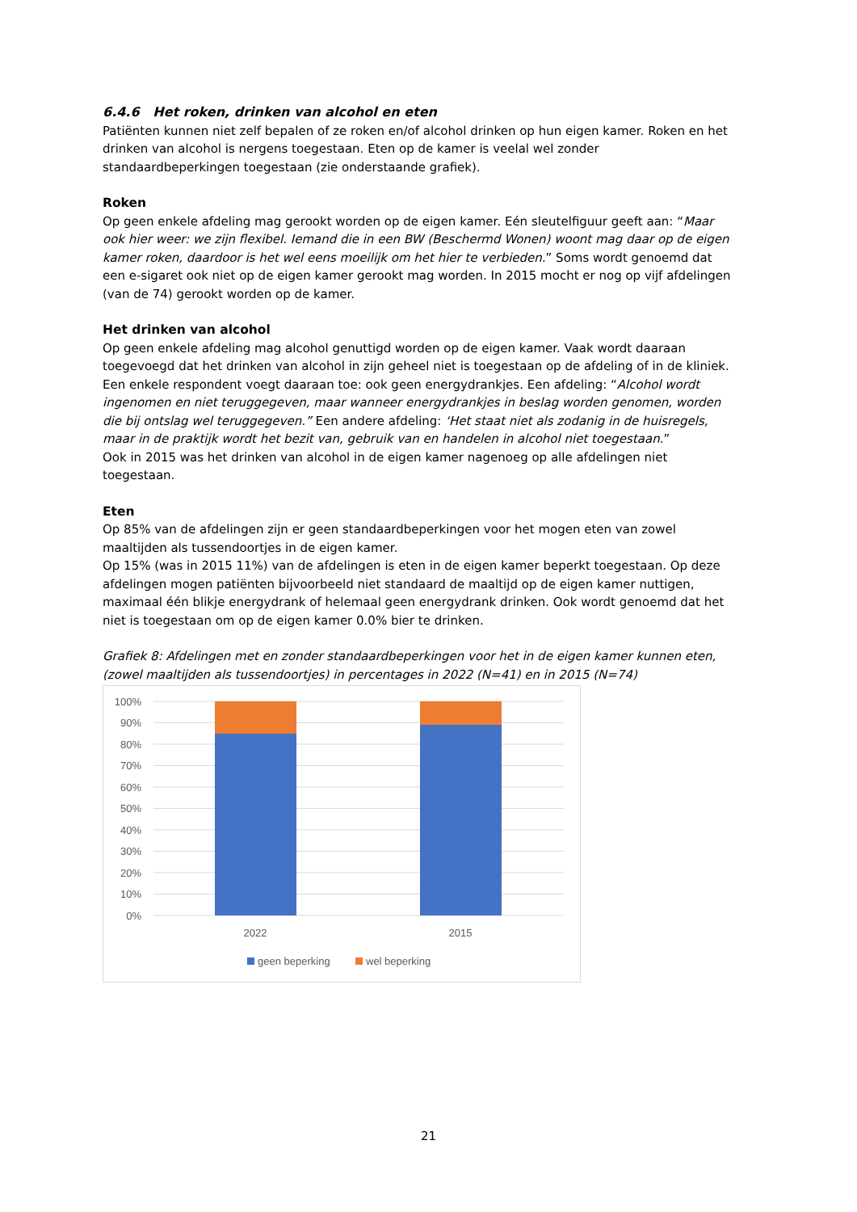6.4.6 Het roken, drinken van alcohol en eten
Patiënten kunnen niet zelf bepalen of ze roken en/of alcohol drinken op hun eigen kamer. Roken en het drinken van alcohol is nergens toegestaan. Eten op de kamer is veelal wel zonder standaardbeperkingen toegestaan (zie onderstaande grafiek).
Roken
Op geen enkele afdeling mag gerookt worden op de eigen kamer. Eén sleutelfiguur geeft aan: “Maar ook hier weer: we zijn flexibel. Iemand die in een BW (Beschermd Wonen) woont mag daar op de eigen kamer roken, daardoor is het wel eens moeilijk om het hier te verbieden.” Soms wordt genoemd dat een e-sigaret ook niet op de eigen kamer gerookt mag worden. In 2015 mocht er nog op vijf afdelingen (van de 74) gerookt worden op de kamer.
Het drinken van alcohol
Op geen enkele afdeling mag alcohol genuttigd worden op de eigen kamer. Vaak wordt daaraan toegevoegd dat het drinken van alcohol in zijn geheel niet is toegestaan op de afdeling of in de kliniek. Een enkele respondent voegt daaraan toe: ook geen energydrankjes. Een afdeling: “Alcohol wordt ingenomen en niet teruggegeven, maar wanneer energydrankjes in beslag worden genomen, worden die bij ontslag wel teruggegeven.” Een andere afdeling: ‘Het staat niet als zodanig in de huisregels, maar in de praktijk wordt het bezit van, gebruik van en handelen in alcohol niet toegestaan.”
Ook in 2015 was het drinken van alcohol in de eigen kamer nagenoeg op alle afdelingen niet toegestaan.
Eten
Op 85% van de afdelingen zijn er geen standaardbeperkingen voor het mogen eten van zowel maaltijden als tussendoortjes in de eigen kamer.
Op 15% (was in 2015 11%) van de afdelingen is eten in de eigen kamer beperkt toegestaan. Op deze afdelingen mogen patiënten bijvoorbeeld niet standaard de maaltijd op de eigen kamer nuttigen, maximaal één blikje energydrank of helemaal geen energydrank drinken. Ook wordt genoemd dat het niet is toegestaan om op de eigen kamer 0.0% bier te drinken.
Grafiek 8: Afdelingen met en zonder standaardbeperkingen voor het in de eigen kamer kunnen eten, (zowel maaltijden als tussendoortjes) in percentages in 2022 (N=41) en in 2015 (N=74)
100%
90%
80%
70%
60%
50%
40%
30%
20%
10%
0%
2022
2015
geen beperking
wel beperking
21